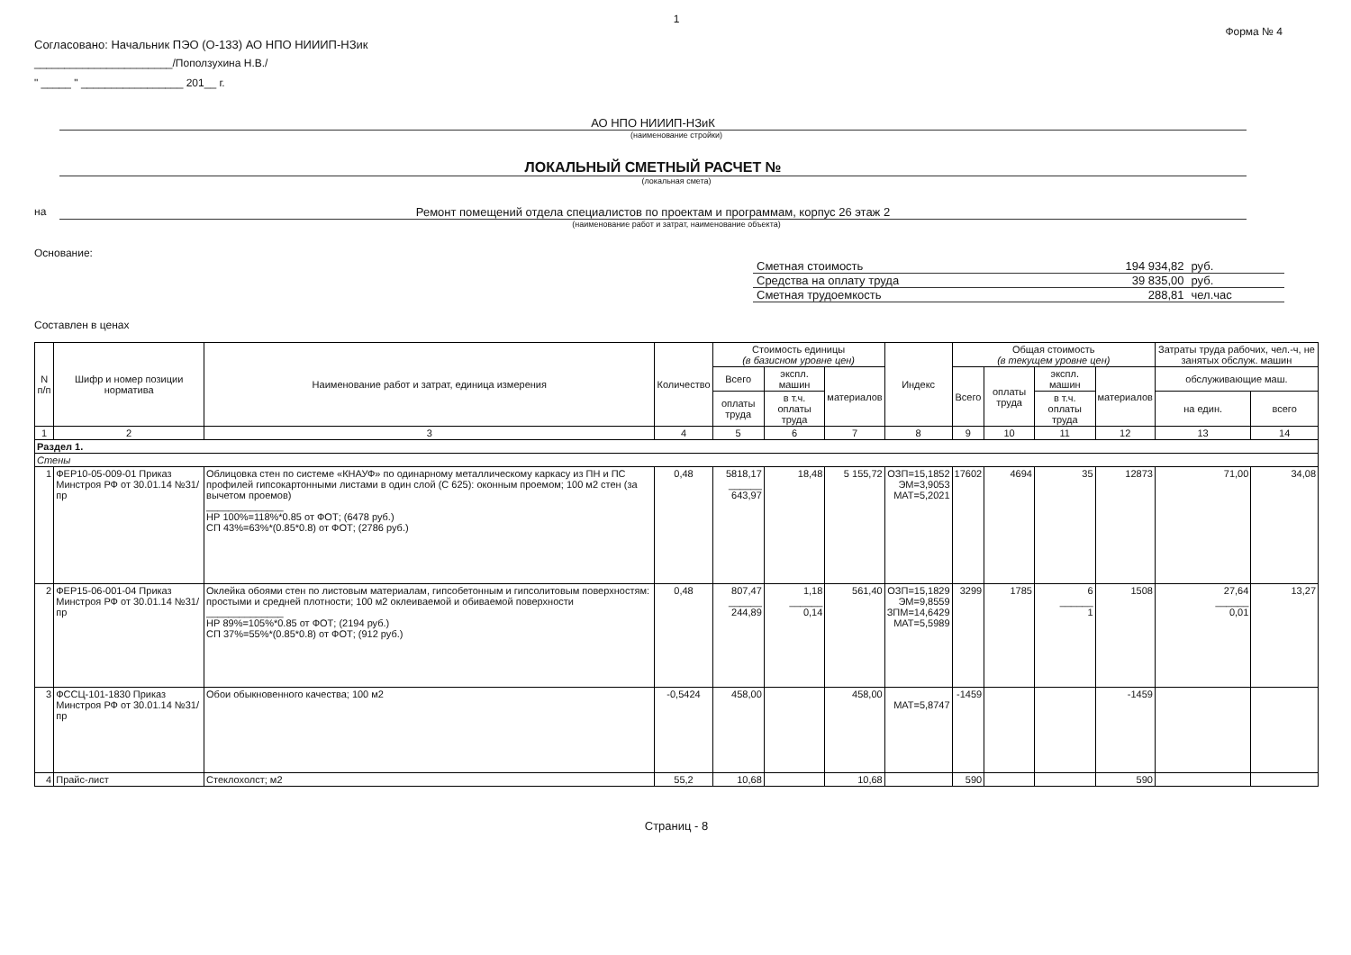1
Форма № 4
Согласовано: Начальник ПЭО (О-133) АО НПО НИИИП-НЗик
_______________________/Поползухина Н.В./
" _____ " _________________ 201__ г.
АО НПО НИИИП-НЗиК
(наименование стройки)
ЛОКАЛЬНЫЙ СМЕТНЫЙ РАСЧЕТ №
(локальная смета)
на Ремонт помещений отдела специалистов по проектам и программам, корпус 26 этаж 2
(наименование работ и затрат, наименование объекта)
Основание:
| Сметная стоимость | 194 934,82 | руб. |
| Средства на оплату труда | 39 835,00 | руб. |
| Сметная трудоемкость | 288,81 | чел.час |
Составлен в ценах
| N п/п | Шифр и номер позиции норматива | Наименование работ и затрат, единица измерения | Количество | Стоимость единицы (в базисном уровне цен) | | | Индекс | Общая стоимость (в текущем уровне цен) | | | | Затраты труда рабочих, чел.-ч, не занятых обслуж. машин | |
| --- | --- | --- | --- | --- | --- | --- | --- | --- | --- | --- | --- | --- | --- |
| | | | | Всего | экспл. машин | материалов | | Всего | оплаты труда | экспл. машин | материалов | обслуживающие маш. | |
| | | | | оплаты труда | в т.ч. оплаты труда | | | | | в т.ч. оплаты труда | | на един. | всего |
| 1 | 2 | 3 | 4 | 5 | 6 | 7 | 8 | 9 | 10 | 11 | 12 | 13 | 14 |
| Раздел 1. | | | | | | | | | | | | | |
| Стены | | | | | | | | | | | | | |
| 1 | ФЕР10-05-009-01 Приказ Минстроя РФ от 30.01.14 №31/пр | Облицовка стен по системе «КНАУФ» по одинарному металлическому каркасу из ПН и ПС профилей гипсокартонными листами в один слой (С 625): оконным проемом; 100 м2 стен (за вычетом проемов) ______________ НР 100%=118%*0.85 от ФОТ; (6478 руб.) СП 43%=63%*(0.85*0.8) от ФОТ; (2786 руб.) | 0,48 | 5818,17 ______ 643,97 | 18,48 | 5 155,72 | ОЗП=15,1852 ЭМ=3,9053 МАТ=5,2021 | 17602 | 4694 | 35 | 12873 | 71,00 | 34,08 |
| 2 | ФЕР15-06-001-04 Приказ Минстроя РФ от 30.01.14 №31/пр | Оклейка обоями стен по листовым материалам, гипсобетонным и гипсолитовым поверхностям: простыми и средней плотности; 100 м2 оклеиваемой и обиваемой поверхности ______________ НР 89%=105%*0.85 от ФОТ; (2194 руб.) СП 37%=55%*(0.85*0.8) от ФОТ; (912 руб.) | 0,48 | 807,47 ______ 244,89 | 1,18 ______ 0,14 | 561,40 | ОЗП=15,1829 ЭМ=9,8559 ЗПМ=14,6429 МАТ=5,5989 | 3299 | 1785 | 6 ______ 1 | 1508 | 27,64 ______ 0,01 | 13,27 |
| 3 | ФССЦ-101-1830 Приказ Минстроя РФ от 30.01.14 №31/пр | Обои обыкновенного качества; 100 м2 | -0,5424 | 458,00 | | 458,00 | МАТ=5,8747 | -1459 | | | -1459 | | |
| 4 | Прайс-лист | Стеклохолст; м2 | 55,2 | 10,68 | | 10,68 | | 590 | | | 590 | | |
Страниц - 8